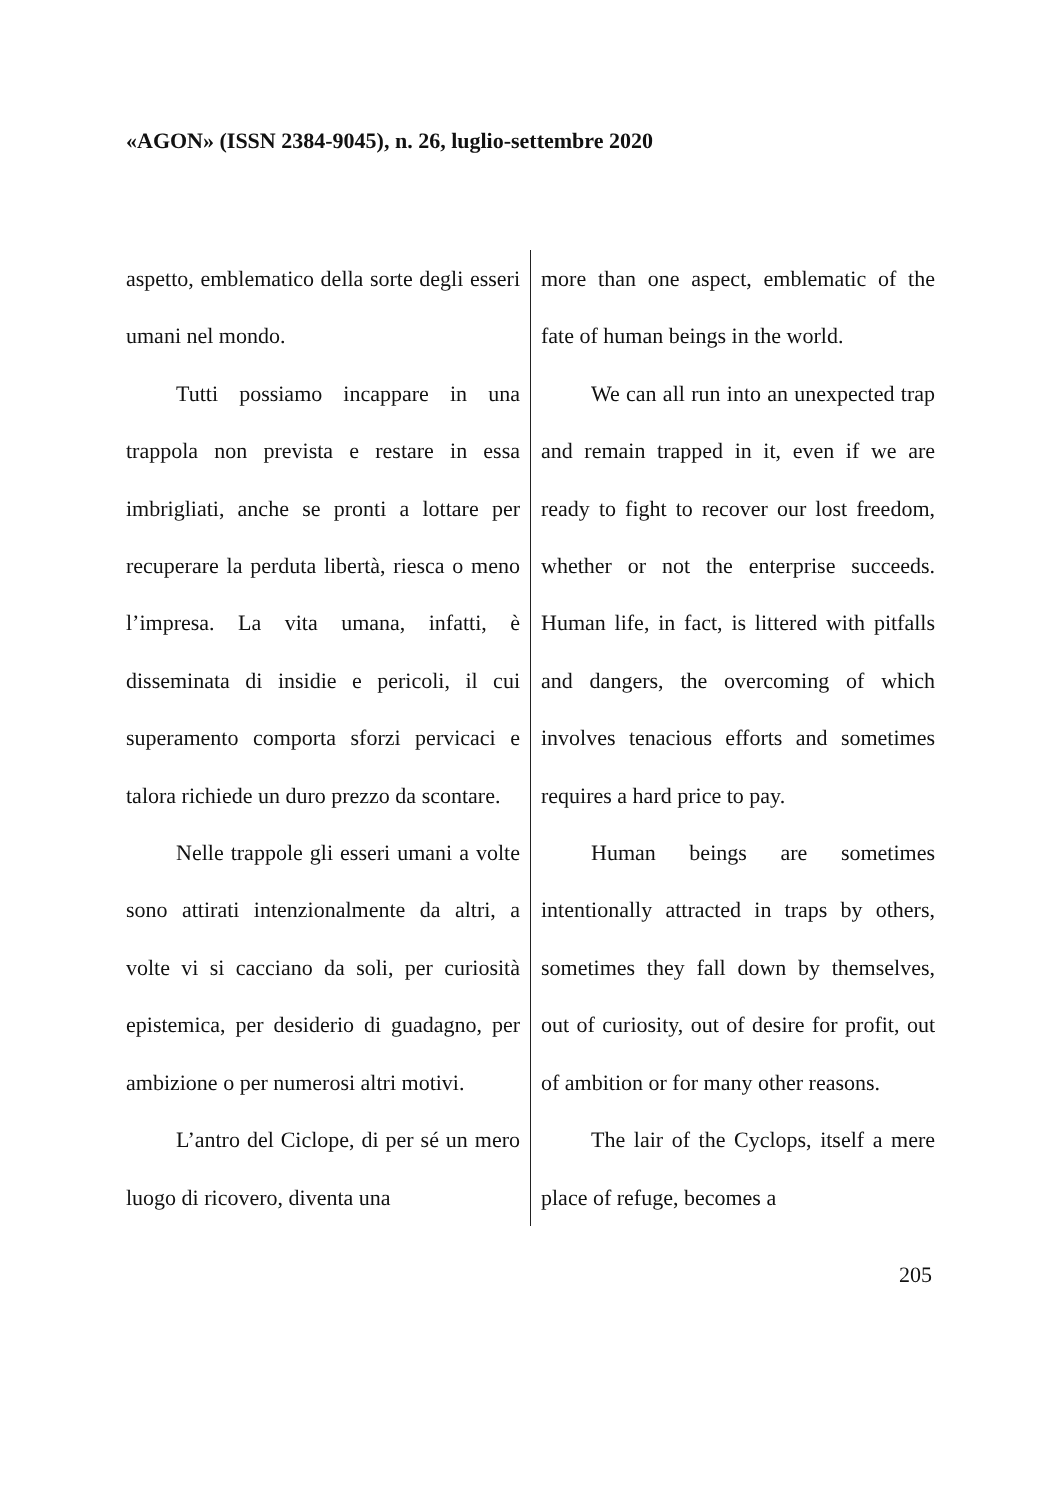«AGON» (ISSN 2384-9045), n. 26, luglio-settembre 2020
aspetto, emblematico della sorte degli esseri umani nel mondo.
Tutti possiamo incappare in una trappola non prevista e restare in essa imbrigliati, anche se pronti a lottare per recuperare la perduta libertà, riesca o meno l’impresa. La vita umana, infatti, è disseminata di insidie e pericoli, il cui superamento comporta sforzi pervicaci e talora richiede un duro prezzo da scontare.
Nelle trappole gli esseri umani a volte sono attirati intenzionalmente da altri, a volte vi si cacciano da soli, per curiosità epistemica, per desiderio di guadagno, per ambizione o per numerosi altri motivi.
L’antro del Ciclope, di per sé un mero luogo di ricovero, diventa una
more than one aspect, emblematic of the fate of human beings in the world.
We can all run into an unexpected trap and remain trapped in it, even if we are ready to fight to recover our lost freedom, whether or not the enterprise succeeds. Human life, in fact, is littered with pitfalls and dangers, the overcoming of which involves tenacious efforts and sometimes requires a hard price to pay.
Human beings are sometimes intentionally attracted in traps by others, sometimes they fall down by themselves, out of curiosity, out of desire for profit, out of ambition or for many other reasons.
The lair of the Cyclops, itself a mere place of refuge, becomes a
205